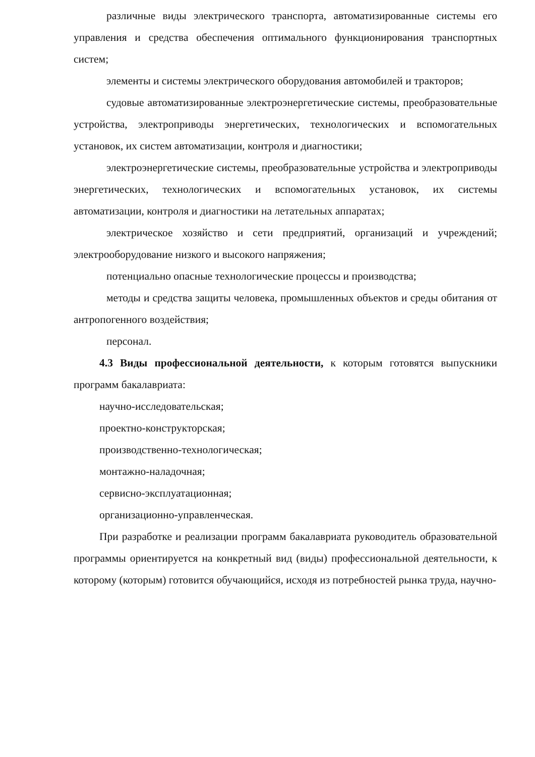различные виды электрического транспорта, автоматизированные системы его управления и средства обеспечения оптимального функционирования транспортных систем;
элементы и системы электрического оборудования автомобилей и тракторов;
судовые автоматизированные электроэнергетические системы, преобразовательные устройства, электроприводы энергетических, технологических и вспомогательных установок, их систем автоматизации, контроля и диагностики;
электроэнергетические системы, преобразовательные устройства и электроприводы энергетических, технологических и вспомогательных установок, их системы автоматизации, контроля и диагностики на летательных аппаратах;
электрическое хозяйство и сети предприятий, организаций и учреждений; электрооборудование низкого и высокого напряжения;
потенциально опасные технологические процессы и производства;
методы и средства защиты человека, промышленных объектов и среды обитания от антропогенного воздействия;
персонал.
4.3 Виды профессиональной деятельности, к которым готовятся выпускники программ бакалавриата:
научно-исследовательская;
проектно-конструкторская;
производственно-технологическая;
монтажно-наладочная;
сервисно-эксплуатационная;
организационно-управленческая.
При разработке и реализации программ бакалавриата руководитель образовательной программы ориентируется на конкретный вид (виды) профессиональной деятельности, к которому (которым) готовится обучающийся, исходя из потребностей рынка труда, научно-